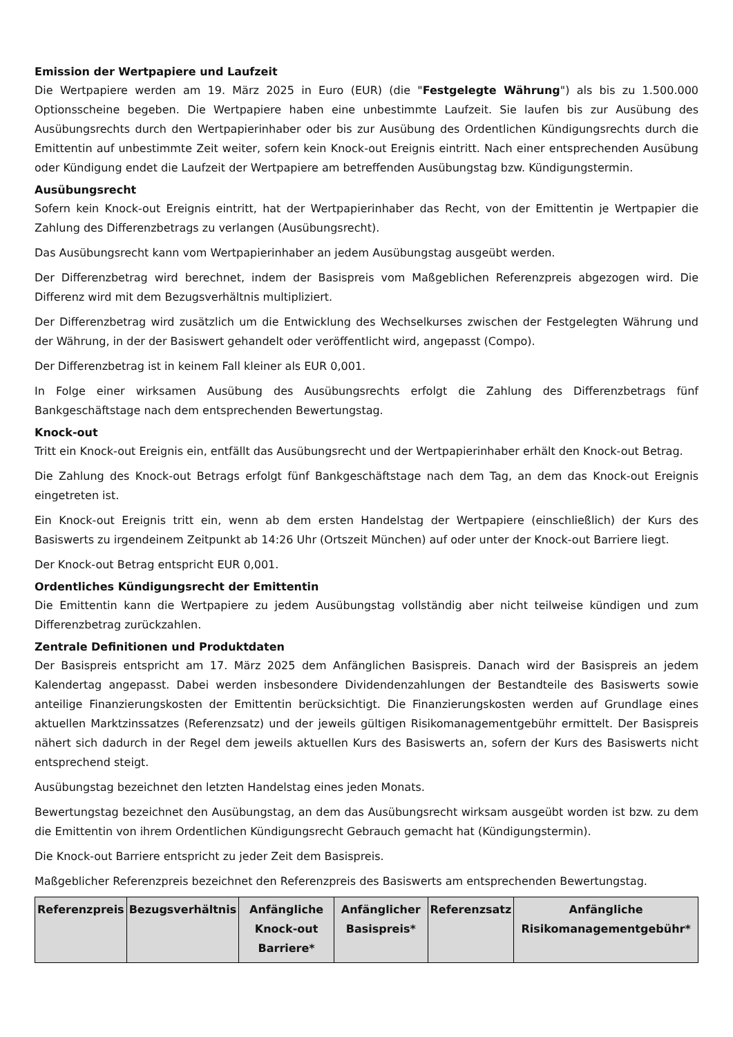Emission der Wertpapiere und Laufzeit
Die Wertpapiere werden am 19. März 2025 in Euro (EUR) (die "Festgelegte Währung") als bis zu 1.500.000 Optionsscheine begeben. Die Wertpapiere haben eine unbestimmte Laufzeit. Sie laufen bis zur Ausübung des Ausübungsrechts durch den Wertpapierinhaber oder bis zur Ausübung des Ordentlichen Kündigungsrechts durch die Emittentin auf unbestimmte Zeit weiter, sofern kein Knock-out Ereignis eintritt. Nach einer entsprechenden Ausübung oder Kündigung endet die Laufzeit der Wertpapiere am betreffenden Ausübungstag bzw. Kündigungstermin.
Ausübungsrecht
Sofern kein Knock-out Ereignis eintritt, hat der Wertpapierinhaber das Recht, von der Emittentin je Wertpapier die Zahlung des Differenzbetrags zu verlangen (Ausübungsrecht).
Das Ausübungsrecht kann vom Wertpapierinhaber an jedem Ausübungstag ausgeübt werden.
Der Differenzbetrag wird berechnet, indem der Basispreis vom Maßgeblichen Referenzpreis abgezogen wird. Die Differenz wird mit dem Bezugsverhältnis multipliziert.
Der Differenzbetrag wird zusätzlich um die Entwicklung des Wechselkurses zwischen der Festgelegten Währung und der Währung, in der der Basiswert gehandelt oder veröffentlicht wird, angepasst (Compo).
Der Differenzbetrag ist in keinem Fall kleiner als EUR 0,001.
In Folge einer wirksamen Ausübung des Ausübungsrechts erfolgt die Zahlung des Differenzbetrags fünf Bankgeschäftstage nach dem entsprechenden Bewertungstag.
Knock-out
Tritt ein Knock-out Ereignis ein, entfällt das Ausübungsrecht und der Wertpapierinhaber erhält den Knock-out Betrag.
Die Zahlung des Knock-out Betrags erfolgt fünf Bankgeschäftstage nach dem Tag, an dem das Knock-out Ereignis eingetreten ist.
Ein Knock-out Ereignis tritt ein, wenn ab dem ersten Handelstag der Wertpapiere (einschließlich) der Kurs des Basiswerts zu irgendeinem Zeitpunkt ab 14:26 Uhr (Ortszeit München) auf oder unter der Knock-out Barriere liegt.
Der Knock-out Betrag entspricht EUR 0,001.
Ordentliches Kündigungsrecht der Emittentin
Die Emittentin kann die Wertpapiere zu jedem Ausübungstag vollständig aber nicht teilweise kündigen und zum Differenzbetrag zurückzahlen.
Zentrale Definitionen und Produktdaten
Der Basispreis entspricht am 17. März 2025 dem Anfänglichen Basispreis. Danach wird der Basispreis an jedem Kalendertag angepasst. Dabei werden insbesondere Dividendenzahlungen der Bestandteile des Basiswerts sowie anteilige Finanzierungskosten der Emittentin berücksichtigt. Die Finanzierungskosten werden auf Grundlage eines aktuellen Marktzinssatzes (Referenzsatz) und der jeweils gültigen Risikomanagementgebühr ermittelt. Der Basispreis nähert sich dadurch in der Regel dem jeweils aktuellen Kurs des Basiswerts an, sofern der Kurs des Basiswerts nicht entsprechend steigt.
Ausübungstag bezeichnet den letzten Handelstag eines jeden Monats.
Bewertungstag bezeichnet den Ausübungstag, an dem das Ausübungsrecht wirksam ausgeübt worden ist bzw. zu dem die Emittentin von ihrem Ordentlichen Kündigungsrecht Gebrauch gemacht hat (Kündigungstermin).
Die Knock-out Barriere entspricht zu jeder Zeit dem Basispreis.
Maßgeblicher Referenzpreis bezeichnet den Referenzpreis des Basiswerts am entsprechenden Bewertungstag.
| Referenzpreis | Bezugsverhältnis | Anfängliche Knock-out Barriere* | Anfänglicher Basispreis* | Referenzsatz | Anfängliche Risikomanagementgebühr* |
| --- | --- | --- | --- | --- | --- |